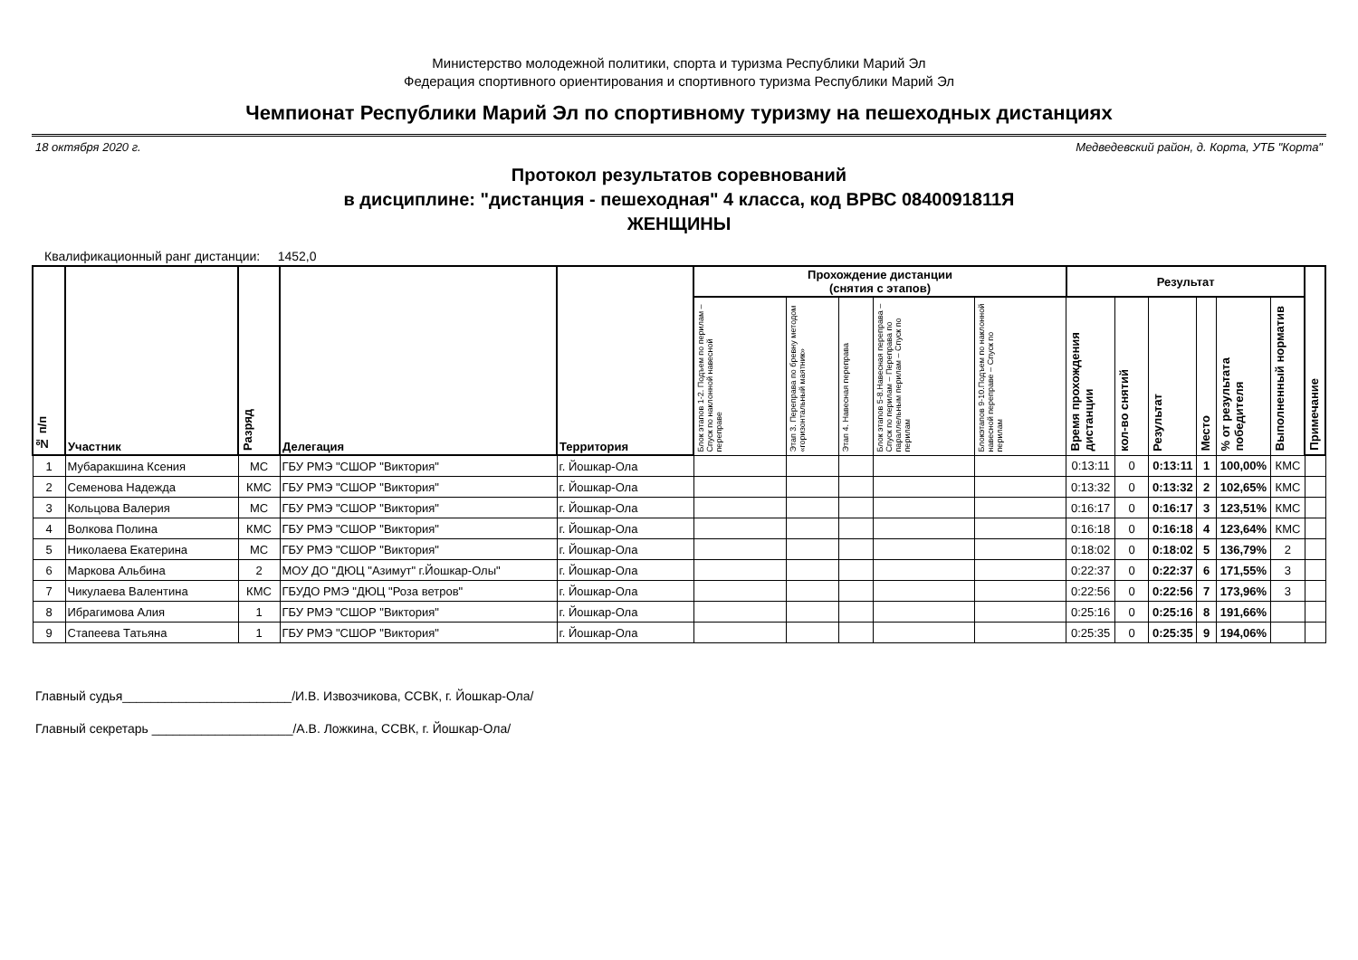Министерство молодежной политики, спорта и туризма Республики Марий Эл
Федерация спортивного ориентирования и спортивного туризма Республики Марий Эл
Чемпионат Республики Марий Эл по спортивному туризму на пешеходных дистанциях
18 октября 2020 г. Медведевский район, д. Корта, УТБ "Корта"
Протокол результатов соревнований
в дисциплине: "дистанция - пешеходная" 4 класса, код ВРВС 0840091811Я
ЖЕНЩИНЫ
Квалификационный ранг дистанции: 1452,0
| № п/п | Участник | Разряд | Делегация | Территория | Прохождение дистанции (снятия с этапов) | | | | | Результат | | | | | | Примечание |
| --- | --- | --- | --- | --- | --- | --- | --- | --- | --- | --- | --- | --- | --- | --- | --- | --- |
| | | | | | Блок этапов 1-2. Подъем по перилам – Спуск по наклонной навесной переправе | Этап 3. Переправа по бревну методом «горизонтальный маятник» | Этап 4. Навесная переправа | Блок этапов 5-8.Навесная переправа – Спуск по перилам – Переправа по параллельным перилам – Спуск по перилам | Блокэтапов 9-10.Подъем по наклонной навесной переправе – Спуск по перилам | Время прохождения дистанции | кол-во снятий | Результат | Место | % от результата победителя | Выполненный норматив | |
| 1 | Мубаракшина Ксения | МС | ГБУ РМЭ "СШОР "Виктория" | г. Йошкар-Ола | | | | | | 0:13:11 | 0 | 0:13:11 | 1 | 100,00% | КМС | |
| 2 | Семенова Надежда | КМС | ГБУ РМЭ "СШОР "Виктория" | г. Йошкар-Ола | | | | | | 0:13:32 | 0 | 0:13:32 | 2 | 102,65% | КМС | |
| 3 | Кольцова Валерия | МС | ГБУ РМЭ "СШОР "Виктория" | г. Йошкар-Ола | | | | | | 0:16:17 | 0 | 0:16:17 | 3 | 123,51% | КМС | |
| 4 | Волкова Полина | КМС | ГБУ РМЭ "СШОР "Виктория" | г. Йошкар-Ола | | | | | | 0:16:18 | 0 | 0:16:18 | 4 | 123,64% | КМС | |
| 5 | Николаева Екатерина | МС | ГБУ РМЭ "СШОР "Виктория" | г. Йошкар-Ола | | | | | | 0:18:02 | 0 | 0:18:02 | 5 | 136,79% | 2 | |
| 6 | Маркова Альбина | 2 | МОУ ДО "ДЮЦ "Азимут" г.Йошкар-Олы" | г. Йошкар-Ола | | | | | | 0:22:37 | 0 | 0:22:37 | 6 | 171,55% | 3 | |
| 7 | Чикулаева Валентина | КМС | ГБУДО РМЭ "ДЮЦ "Роза ветров" | г. Йошкар-Ола | | | | | | 0:22:56 | 0 | 0:22:56 | 7 | 173,96% | 3 | |
| 8 | Ибрагимова Алия | 1 | ГБУ РМЭ "СШОР "Виктория" | г. Йошкар-Ола | | | | | | 0:25:16 | 0 | 0:25:16 | 8 | 191,66% | | |
| 9 | Стапеева Татьяна | 1 | ГБУ РМЭ "СШОР "Виктория" | г. Йошкар-Ола | | | | | | 0:25:35 | 0 | 0:25:35 | 9 | 194,06% | | |
Главный судья________________________/И.В. Извозчикова, ССВК, г. Йошкар-Ола/
Главный секретарь ____________________/А.В. Ложкина, ССВК, г. Йошкар-Ола/